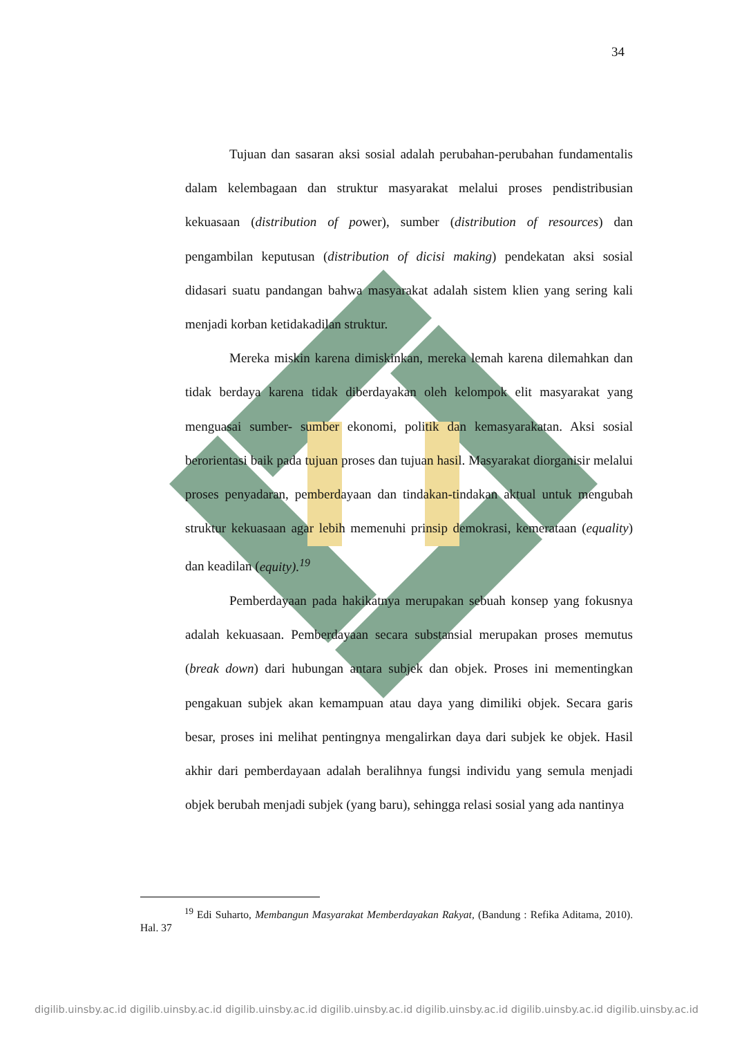34
Tujuan dan sasaran aksi sosial adalah perubahan-perubahan fundamentalis dalam kelembagaan dan struktur masyarakat melalui proses pendistribusian kekuasaan (distribution of power), sumber (distribution of resources) dan pengambilan keputusan (distribution of dicisi making) pendekatan aksi sosial didasari suatu pandangan bahwa masyarakat adalah sistem klien yang sering kali menjadi korban ketidakadilan struktur.
Mereka miskin karena dimiskinkan, mereka lemah karena dilemahkan dan tidak berdaya karena tidak diberdayakan oleh kelompok elit masyarakat yang menguasai sumber- sumber ekonomi, politik dan kemasyarakatan. Aksi sosial berorientasi baik pada tujuan proses dan tujuan hasil. Masyarakat diorganisir melalui proses penyadaran, pemberdayaan dan tindakan-tindakan aktual untuk mengubah struktur kekuasaan agar lebih memenuhi prinsip demokrasi, kemerataan (equality) dan keadilan (equity).<sup>19</sup>
Pemberdayaan pada hakikatnya merupakan sebuah konsep yang fokusnya adalah kekuasaan. Pemberdayaan secara substansial merupakan proses memutus (break down) dari hubungan antara subjek dan objek. Proses ini mementingkan pengakuan subjek akan kemampuan atau daya yang dimiliki objek. Secara garis besar, proses ini melihat pentingnya mengalirkan daya dari subjek ke objek. Hasil akhir dari pemberdayaan adalah beralihnya fungsi individu yang semula menjadi objek berubah menjadi subjek (yang baru), sehingga relasi sosial yang ada nantinya
<sup>19</sup> Edi Suharto, Membangun Masyarakat Memberdayakan Rakyat, (Bandung : Refika Aditama, 2010). Hal. 37
digilib.uinsby.ac.id digilib.uinsby.ac.id digilib.uinsby.ac.id digilib.uinsby.ac.id digilib.uinsby.ac.id digilib.uinsby.ac.id digilib.uinsby.ac.id